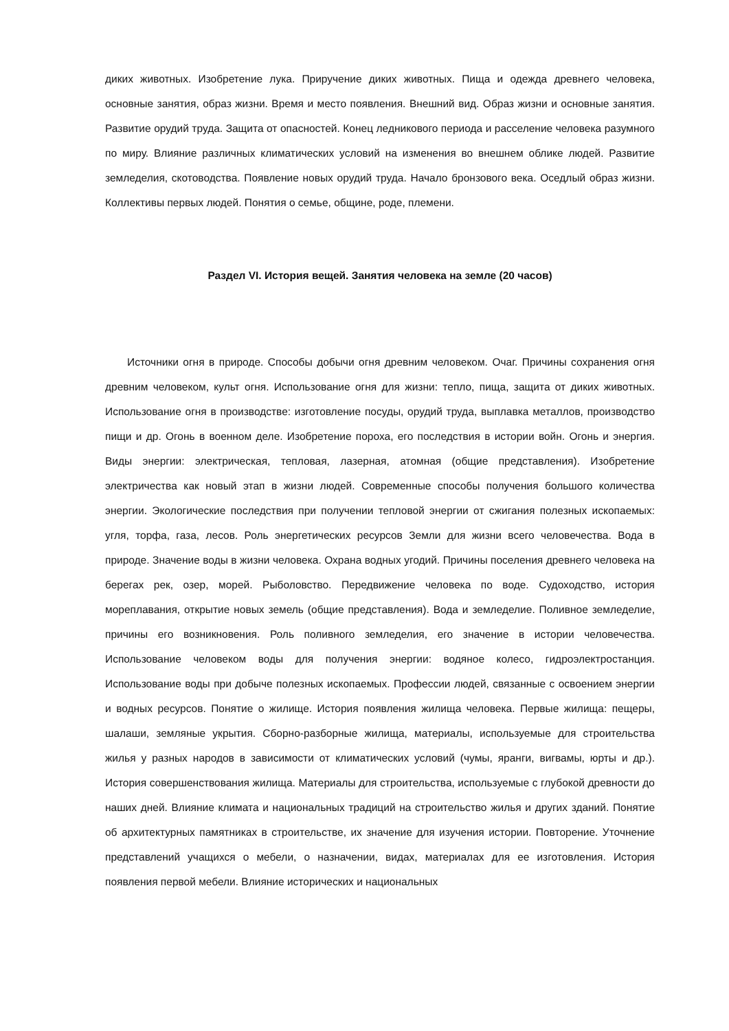диких животных. Изобретение лука. Приручение диких животных. Пища и одежда древнего человека, основные занятия, образ жизни. Время и место появления. Внешний вид. Образ жизни и основные занятия. Развитие орудий труда. Защита от опасностей. Конец ледникового периода и расселение человека разумного по миру. Влияние различных климатических условий на изменения во внешнем облике людей. Развитие земледелия, скотоводства. Появление новых орудий труда. Начало бронзового века. Оседлый образ жизни. Коллективы первых людей. Понятия о семье, общине, роде, племени.
Раздел VI. История вещей. Занятия человека на земле (20 часов)
Источники огня в природе. Способы добычи огня древним человеком. Очаг. Причины сохранения огня древним человеком, культ огня. Использование огня для жизни: тепло, пища, защита от диких животных. Использование огня в производстве: изготовление посуды, орудий труда, выплавка металлов, производство пищи и др. Огонь в военном деле. Изобретение пороха, его последствия в истории войн. Огонь и энергия. Виды энергии: электрическая, тепловая, лазерная, атомная (общие представления). Изобретение электричества как новый этап в жизни людей. Современные способы получения большого количества энергии. Экологические последствия при получении тепловой энергии от сжигания полезных ископаемых: угля, торфа, газа, лесов. Роль энергетических ресурсов Земли для жизни всего человечества. Вода в природе. Значение воды в жизни человека. Охрана водных угодий. Причины поселения древнего человека на берегах рек, озер, морей. Рыболовство. Передвижение человека по воде. Судоходство, история мореплавания, открытие новых земель (общие представления). Вода и земледелие. Поливное земледелие, причины его возникновения. Роль поливного земледелия, его значение в истории человечества. Использование человеком воды для получения энергии: водяное колесо, гидроэлектростанция. Использование воды при добыче полезных ископаемых. Профессии людей, связанные с освоением энергии и водных ресурсов. Понятие о жилище. История появления жилища человека. Первые жилища: пещеры, шалаши, земляные укрытия. Сборно-разборные жилища, материалы, используемые для строительства жилья у разных народов в зависимости от климатических условий (чумы, яранги, вигвамы, юрты и др.). История совершенствования жилища. Материалы для строительства, используемые с глубокой древности до наших дней. Влияние климата и национальных традиций на строительство жилья и других зданий. Понятие об архитектурных памятниках в строительстве, их значение для изучения истории. Повторение. Уточнение представлений учащихся о мебели, о назначении, видах, материалах для ее изготовления. История появления первой мебели. Влияние исторических и национальных